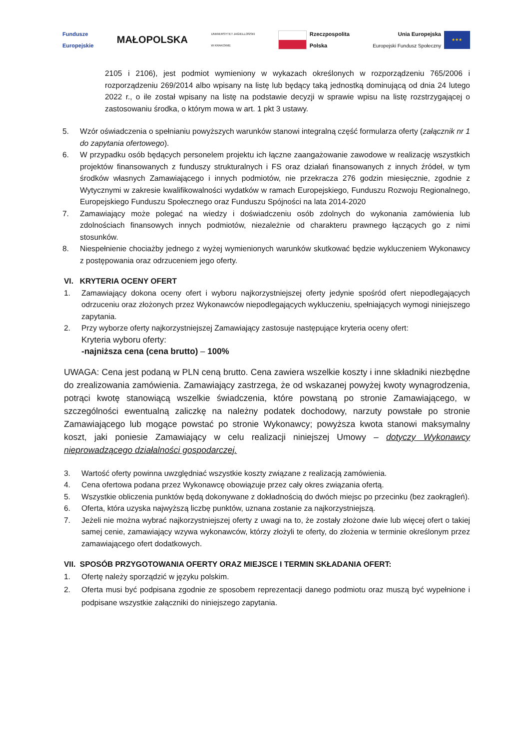Fundusze
Europejskie
MAŁOPOLSKA
UNIWERSYTET JAGIELLOŃSKI
W KRAKOWIE
Rzeczpospolita
Polska
Unia Europejska
Europejski Fundusz Społeczny ★★★
2105 i 2106), jest podmiot wymieniony w wykazach określonych w rozporządzeniu 765/2006 i rozporządzeniu 269/2014 albo wpisany na listę lub będący taką jednostką dominującą od dnia 24 lutego 2022 r., o ile został wpisany na listę na podstawie decyzji w sprawie wpisu na listę rozstrzygającej o zastosowaniu środka, o którym mowa w art. 1 pkt 3 ustawy.
5. Wzór oświadczenia o spełnianiu powyższych warunków stanowi integralną część formularza oferty (załącznik nr 1 do zapytania ofertowego).
6. W przypadku osób będących personelem projektu ich łączne zaangażowanie zawodowe w realizację wszystkich projektów finansowanych z funduszy strukturalnych i FS oraz działań finansowanych z innych źródeł, w tym środków własnych Zamawiającego i innych podmiotów, nie przekracza 276 godzin miesięcznie, zgodnie z Wytycznymi w zakresie kwalifikowalności wydatków w ramach Europejskiego, Funduszu Rozwoju Regionalnego, Europejskiego Funduszu Społecznego oraz Funduszu Spójności na lata 2014-2020
7. Zamawiający może polegać na wiedzy i doświadczeniu osób zdolnych do wykonania zamówienia lub zdolnościach finansowych innych podmiotów, niezależnie od charakteru prawnego łączących go z nimi stosunków.
8. Niespełnienie chociażby jednego z wyżej wymienionych warunków skutkować będzie wykluczeniem Wykonawcy z postępowania oraz odrzuceniem jego oferty.
VI. KRYTERIA OCENY OFERT
1. Zamawiający dokona oceny ofert i wyboru najkorzystniejszej oferty jedynie spośród ofert niepodlegających odrzuceniu oraz złożonych przez Wykonawców niepodlegających wykluczeniu, spełniających wymogi niniejszego zapytania.
2. Przy wyborze oferty najkorzystniejszej Zamawiający zastosuje następujące kryteria oceny ofert:
Kryteria wyboru oferty:
-najniższa cena (cena brutto) – 100%
UWAGA: Cena jest podaną w PLN ceną brutto. Cena zawiera wszelkie koszty i inne składniki niezbędne do zrealizowania zamówienia. Zamawiający zastrzega, że od wskazanej powyżej kwoty wynagrodzenia, potrąci kwotę stanowiącą wszelkie świadczenia, które powstaną po stronie Zamawiającego, w szczególności ewentualną zaliczkę na należny podatek dochodowy, narzuty powstałe po stronie Zamawiającego lub mogące powstać po stronie Wykonawcy; powyższa kwota stanowi maksymalny koszt, jaki poniesie Zamawiający w celu realizacji niniejszej Umowy – dotyczy Wykonawcy nieprowadzącego działalności gospodarczej.
3. Wartość oferty powinna uwzględniać wszystkie koszty związane z realizacją zamówienia.
4. Cena ofertowa podana przez Wykonawcę obowiązuje przez cały okres związania ofertą.
5. Wszystkie obliczenia punktów będą dokonywane z dokładnością do dwóch miejsc po przecinku (bez zaokrągleń).
6. Oferta, która uzyska najwyższą liczbę punktów, uznana zostanie za najkorzystniejszą.
7. Jeżeli nie można wybrać najkorzystniejszej oferty z uwagi na to, że zostały złożone dwie lub więcej ofert o takiej samej cenie, zamawiający wzywa wykonawców, którzy złożyli te oferty, do złożenia w terminie określonym przez zamawiającego ofert dodatkowych.
VII. SPOSÓB PRZYGOTOWANIA OFERTY ORAZ MIEJSCE I TERMIN SKŁADANIA OFERT:
1. Ofertę należy sporządzić w języku polskim.
2. Oferta musi być podpisana zgodnie ze sposobem reprezentacji danego podmiotu oraz muszą być wypełnione i podpisane wszystkie załączniki do niniejszego zapytania.